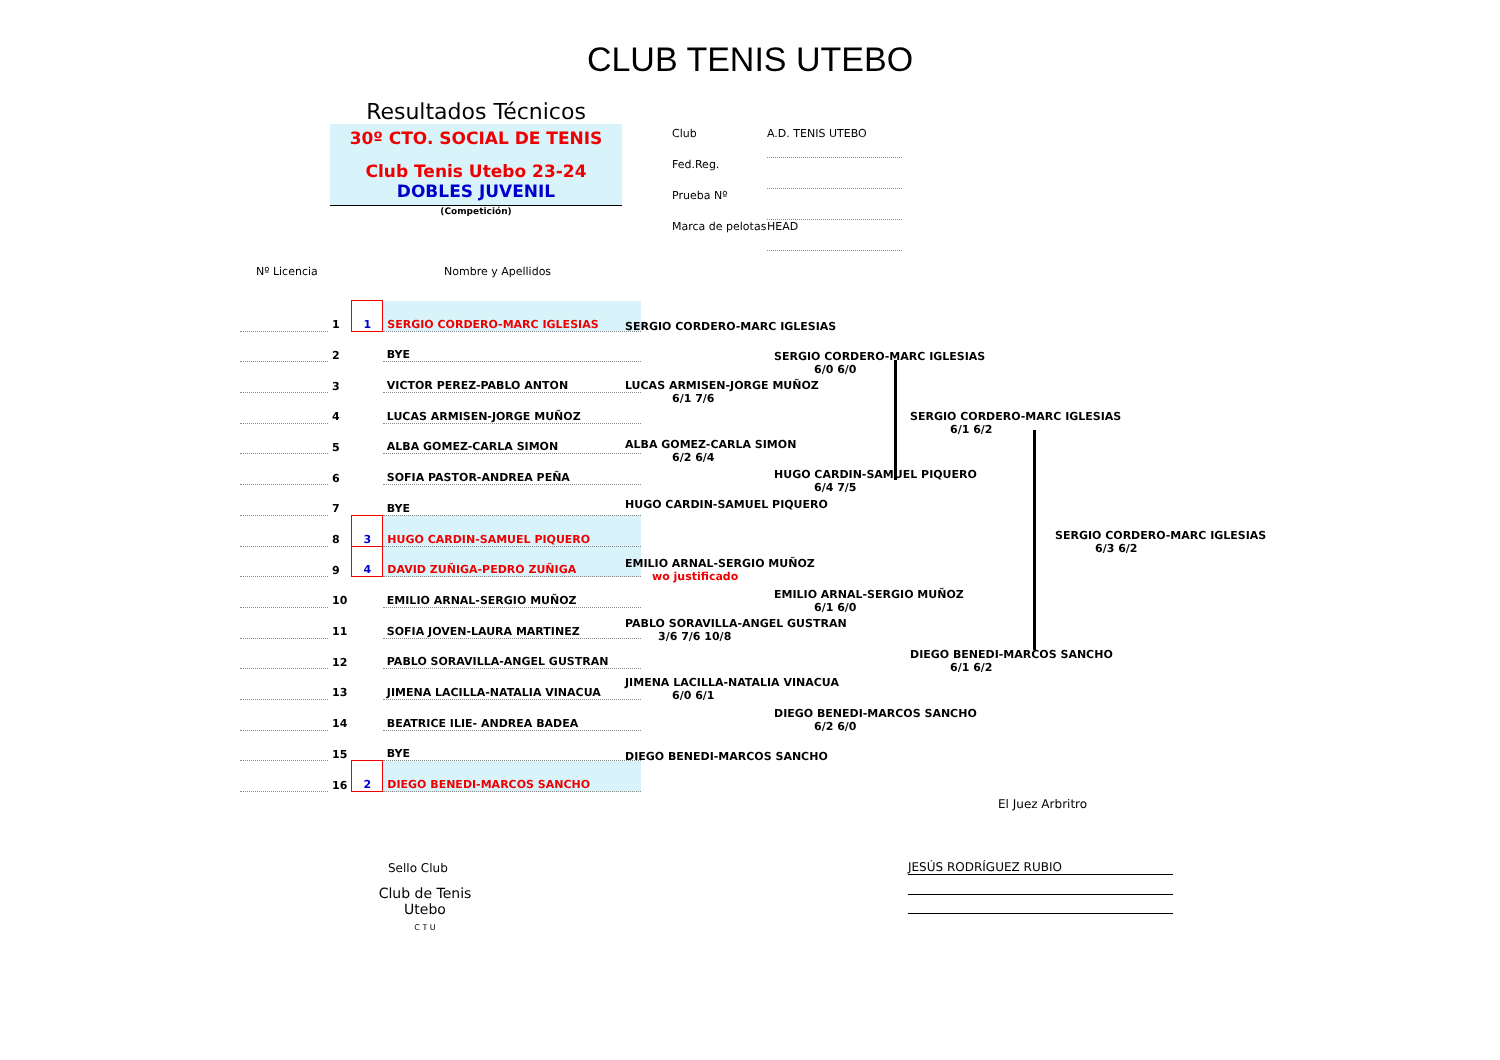CLUB TENIS UTEBO
Resultados Técnicos
30º CTO. SOCIAL DE TENIS
Club Tenis Utebo 23-24
DOBLES JUVENIL
(Competición)
Club A.D. TENIS UTEBO
Fed.Reg.
Prueba Nº
Marca de pelotas HEAD
Nº Licencia Nombre y Apellidos
| | 1 | 1 | SERGIO CORDERO-MARC IGLESIAS |
| | 2 | | BYE |
| | 3 | | VICTOR PEREZ-PABLO ANTON |
| | 4 | | LUCAS ARMISEN-JORGE MUÑOZ |
| | 5 | | ALBA GOMEZ-CARLA SIMON |
| | 6 | | SOFIA PASTOR-ANDREA PEÑA |
| | 7 | | BYE |
| | 8 | 3 | HUGO CARDIN-SAMUEL PIQUERO |
| | 9 | 4 | DAVID ZUÑIGA-PEDRO ZUÑIGA |
| | 10 | | EMILIO ARNAL-SERGIO MUÑOZ |
| | 11 | | SOFIA JOVEN-LAURA MARTINEZ |
| | 12 | | PABLO SORAVILLA-ANGEL GUSTRAN |
| | 13 | | JIMENA LACILLA-NATALIA VINACUA |
| | 14 | | BEATRICE ILIE- ANDREA BADEA |
| | 15 | | BYE |
| | 16 | 2 | DIEGO BENEDI-MARCOS SANCHO |
SERGIO CORDERO-MARC IGLESIAS
LUCAS ARMISEN-JORGE MUÑOZ
6/1 7/6
ALBA GOMEZ-CARLA SIMON
6/2 6/4
HUGO CARDIN-SAMUEL PIQUERO
EMILIO ARNAL-SERGIO MUÑOZ
wo justificado
PABLO SORAVILLA-ANGEL GUSTRAN
3/6 7/6 10/8
JIMENA LACILLA-NATALIA VINACUA
6/0 6/1
DIEGO BENEDI-MARCOS SANCHO
SERGIO CORDERO-MARC IGLESIAS
6/0 6/0
HUGO CARDIN-SAMUEL PIQUERO
6/4 7/5
EMILIO ARNAL-SERGIO MUÑOZ
6/1 6/0
DIEGO BENEDI-MARCOS SANCHO
6/2 6/0
SERGIO CORDERO-MARC IGLESIAS
6/1 6/2
DIEGO BENEDI-MARCOS SANCHO
6/1 6/2
SERGIO CORDERO-MARC IGLESIAS
6/3 6/2
El Juez Arbritro
Sello Club
Club de Tenis Utebo
C T U
JESÚS RODRÍGUEZ RUBIO